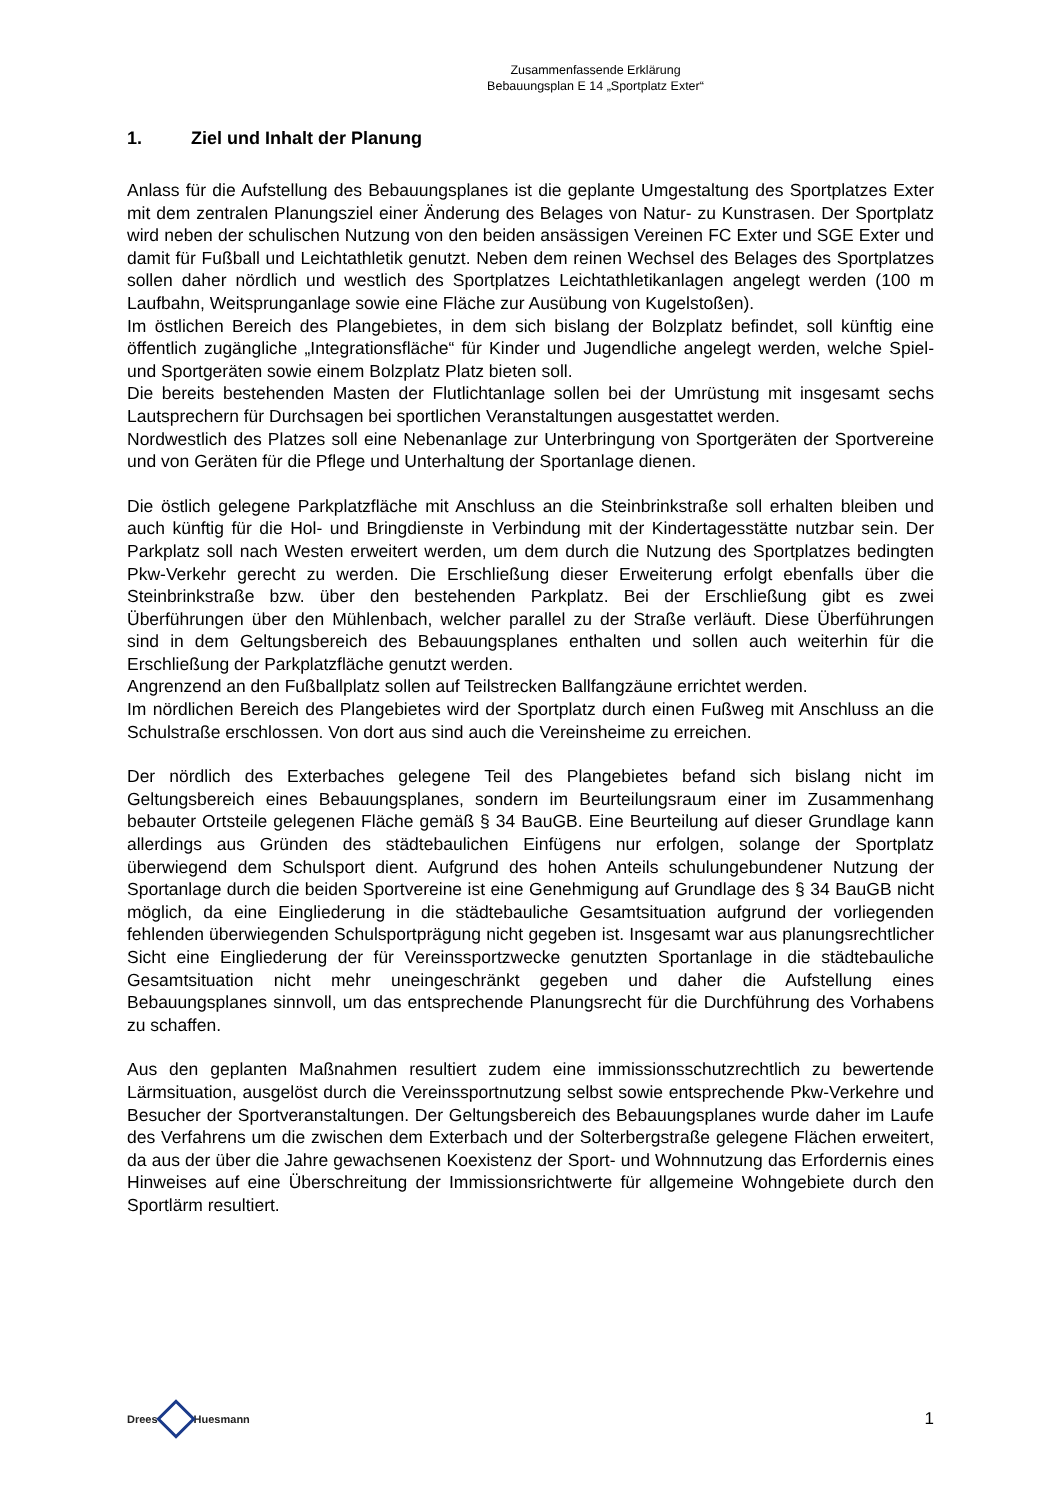Zusammenfassende Erklärung
Bebauungsplan E 14 „Sportplatz Exter“
1. Ziel und Inhalt der Planung
Anlass für die Aufstellung des Bebauungsplanes ist die geplante Umgestaltung des Sportplatzes Exter mit dem zentralen Planungsziel einer Änderung des Belages von Natur- zu Kunstrasen. Der Sportplatz wird neben der schulischen Nutzung von den beiden ansässigen Vereinen FC Exter und SGE Exter und damit für Fußball und Leichtathletik genutzt. Neben dem reinen Wechsel des Belages des Sportplatzes sollen daher nördlich und westlich des Sportplatzes Leichtathletikanlagen angelegt werden (100 m Laufbahn, Weitsprunganlage sowie eine Fläche zur Ausübung von Kugelstoßen).
Im östlichen Bereich des Plangebietes, in dem sich bislang der Bolzplatz befindet, soll künftig eine öffentlich zugängliche „Integrationsfläche“ für Kinder und Jugendliche angelegt werden, welche Spiel- und Sportgeräten sowie einem Bolzplatz Platz bieten soll.
Die bereits bestehenden Masten der Flutlichtanlage sollen bei der Umrüstung mit insgesamt sechs Lautsprechern für Durchsagen bei sportlichen Veranstaltungen ausgestattet werden.
Nordwestlich des Platzes soll eine Nebenanlage zur Unterbringung von Sportgeräten der Sportvereine und von Geräten für die Pflege und Unterhaltung der Sportanlage dienen.
Die östlich gelegene Parkplatzfläche mit Anschluss an die Steinbrinkstraße soll erhalten bleiben und auch künftig für die Hol- und Bringdienste in Verbindung mit der Kindertagesstätte nutzbar sein. Der Parkplatz soll nach Westen erweitert werden, um dem durch die Nutzung des Sportplatzes bedingten Pkw-Verkehr gerecht zu werden. Die Erschließung dieser Erweiterung erfolgt ebenfalls über die Steinbrinkstraße bzw. über den bestehenden Parkplatz. Bei der Erschließung gibt es zwei Überführungen über den Mühlenbach, welcher parallel zu der Straße verläuft. Diese Überführungen sind in dem Geltungsbereich des Bebauungsplanes enthalten und sollen auch weiterhin für die Erschließung der Parkplatzfläche genutzt werden.
Angrenzend an den Fußballplatz sollen auf Teilstrecken Ballfangzäune errichtet werden.
Im nördlichen Bereich des Plangebietes wird der Sportplatz durch einen Fußweg mit Anschluss an die Schulstraße erschlossen. Von dort aus sind auch die Vereinsheime zu erreichen.
Der nördlich des Exterbaches gelegene Teil des Plangebietes befand sich bislang nicht im Geltungsbereich eines Bebauungsplanes, sondern im Beurteilungsraum einer im Zusammenhang bebauter Ortsteile gelegenen Fläche gemäß § 34 BauGB. Eine Beurteilung auf dieser Grundlage kann allerdings aus Gründen des städtebaulichen Einfügens nur erfolgen, solange der Sportplatz überwiegend dem Schulsport dient. Aufgrund des hohen Anteils schulungebundener Nutzung der Sportanlage durch die beiden Sportvereine ist eine Genehmigung auf Grundlage des § 34 BauGB nicht möglich, da eine Eingliederung in die städtebauliche Gesamtsituation aufgrund der vorliegenden fehlenden überwiegenden Schulsportprägung nicht gegeben ist. Insgesamt war aus planungsrechtlicher Sicht eine Eingliederung der für Vereinssportzwecke genutzten Sportanlage in die städtebauliche Gesamtsituation nicht mehr uneingeschränkt gegeben und daher die Aufstellung eines Bebauungsplanes sinnvoll, um das entsprechende Planungsrecht für die Durchführung des Vorhabens zu schaffen.
Aus den geplanten Maßnahmen resultiert zudem eine immissionsschutzrechtlich zu bewertende Lärmsituation, ausgelöst durch die Vereinssportnutzung selbst sowie entsprechende Pkw-Verkehre und Besucher der Sportveranstaltungen. Der Geltungsbereich des Bebauungsplanes wurde daher im Laufe des Verfahrens um die zwischen dem Exterbach und der Solterbergstraße gelegene Flächen erweitert, da aus der über die Jahre gewachsenen Koexistenz der Sport- und Wohnnutzung das Erfordernis eines Hinweises auf eine Überschreitung der Immissionsrichtwerte für allgemeine Wohngebiete durch den Sportlärm resultiert.
Drees
Huesmann
1